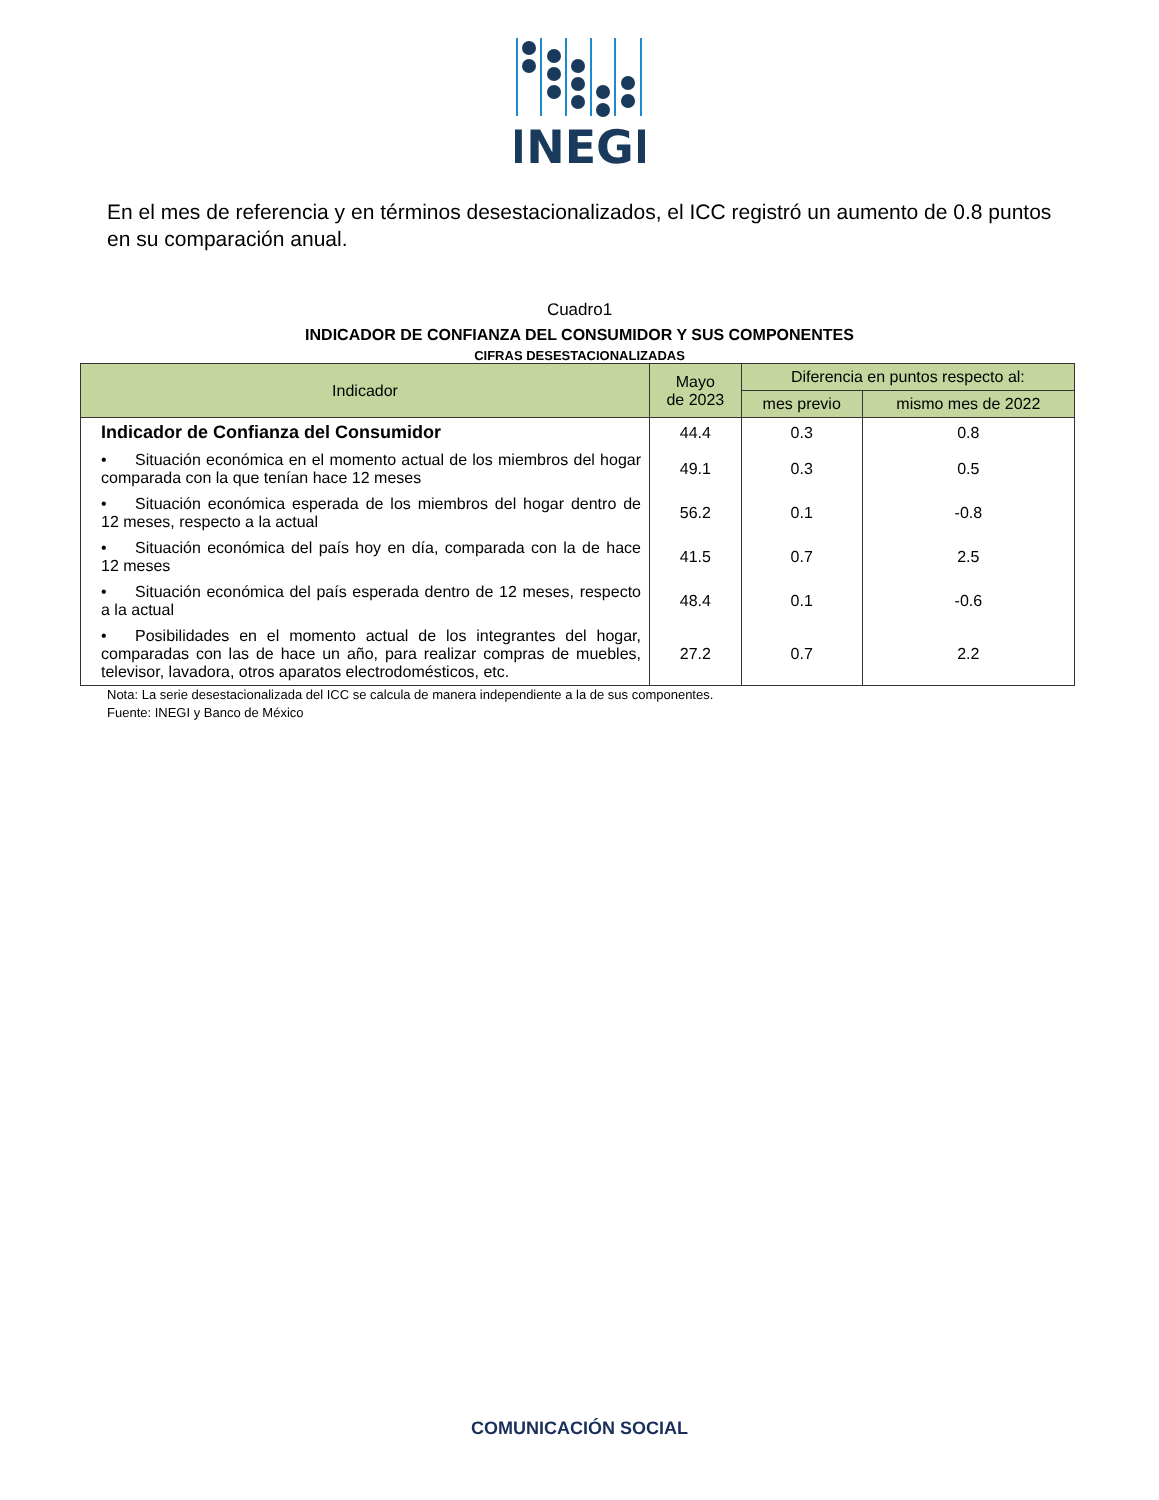INEGI
En el mes de referencia y en términos desestacionalizados, el ICC registró un aumento de 0.8 puntos en su comparación anual.
Cuadro1
INDICADOR DE CONFIANZA DEL CONSUMIDOR Y SUS COMPONENTES
CIFRAS DESESTACIONALIZADAS
| Indicador | Mayo de 2023 | Diferencia en puntos respecto al: | |
| --- | --- | --- | --- |
| | | mes previo | mismo mes de 2022 |
| Indicador de Confianza del Consumidor | 44.4 | 0.3 | 0.8 |
| • Situación económica en el momento actual de los miembros del hogar comparada con la que tenían hace 12 meses | 49.1 | 0.3 | 0.5 |
| • Situación económica esperada de los miembros del hogar dentro de 12 meses, respecto a la actual | 56.2 | 0.1 | -0.8 |
| • Situación económica del país hoy en día, comparada con la de hace 12 meses | 41.5 | 0.7 | 2.5 |
| • Situación económica del país esperada dentro de 12 meses, respecto a la actual | 48.4 | 0.1 | -0.6 |
| • Posibilidades en el momento actual de los integrantes del hogar, comparadas con las de hace un año, para realizar compras de muebles, televisor, lavadora, otros aparatos electrodomésticos, etc. | 27.2 | 0.7 | 2.2 |
Nota: La serie desestacionalizada del ICC se calcula de manera independiente a la de sus componentes.
Fuente: INEGI y Banco de México
COMUNICACIÓN SOCIAL